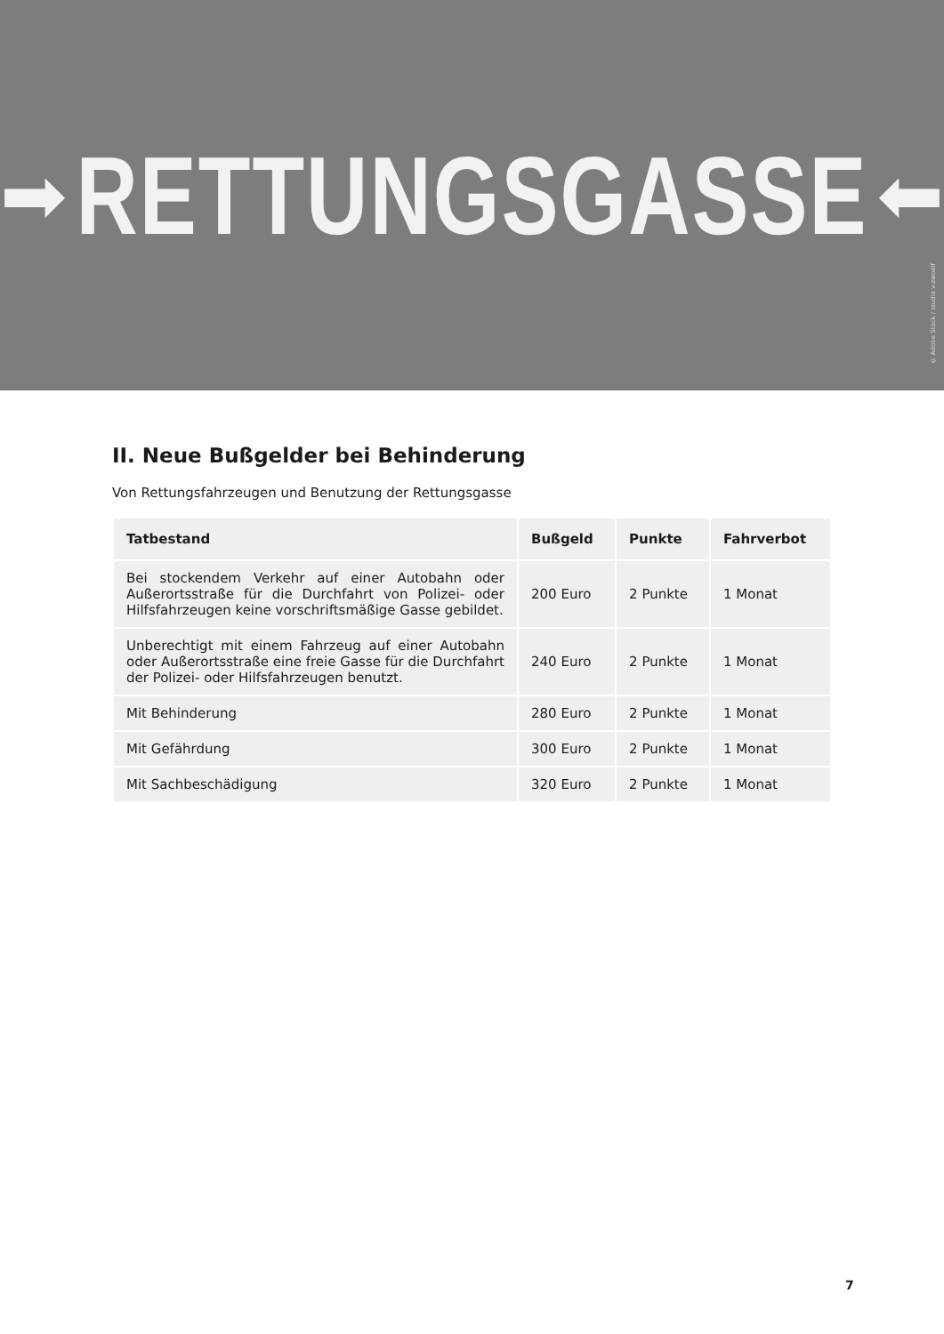➡ RETTUNGSGASSE ⬅
© Adobe Stock / studio v-zwoelf
II. Neue Bußgelder bei Behinderung
Von Rettungsfahrzeugen und Benutzung der Rettungsgasse
| Tatbestand | Bußgeld | Punkte | Fahrverbot |
| --- | --- | --- | --- |
| Bei stockendem Verkehr auf einer Autobahn oder Außerortsstraße für die Durchfahrt von Polizei- oder Hilfsfahrzeugen keine vorschriftsmäßige Gasse gebildet. | 200 Euro | 2 Punkte | 1 Monat |
| Unberechtigt mit einem Fahrzeug auf einer Autobahn oder Außerortsstraße eine freie Gasse für die Durchfahrt der Polizei- oder Hilfsfahrzeugen benutzt. | 240 Euro | 2 Punkte | 1 Monat |
| Mit Behinderung | 280 Euro | 2 Punkte | 1 Monat |
| Mit Gefährdung | 300 Euro | 2 Punkte | 1 Monat |
| Mit Sachbeschädigung | 320 Euro | 2 Punkte | 1 Monat |
7